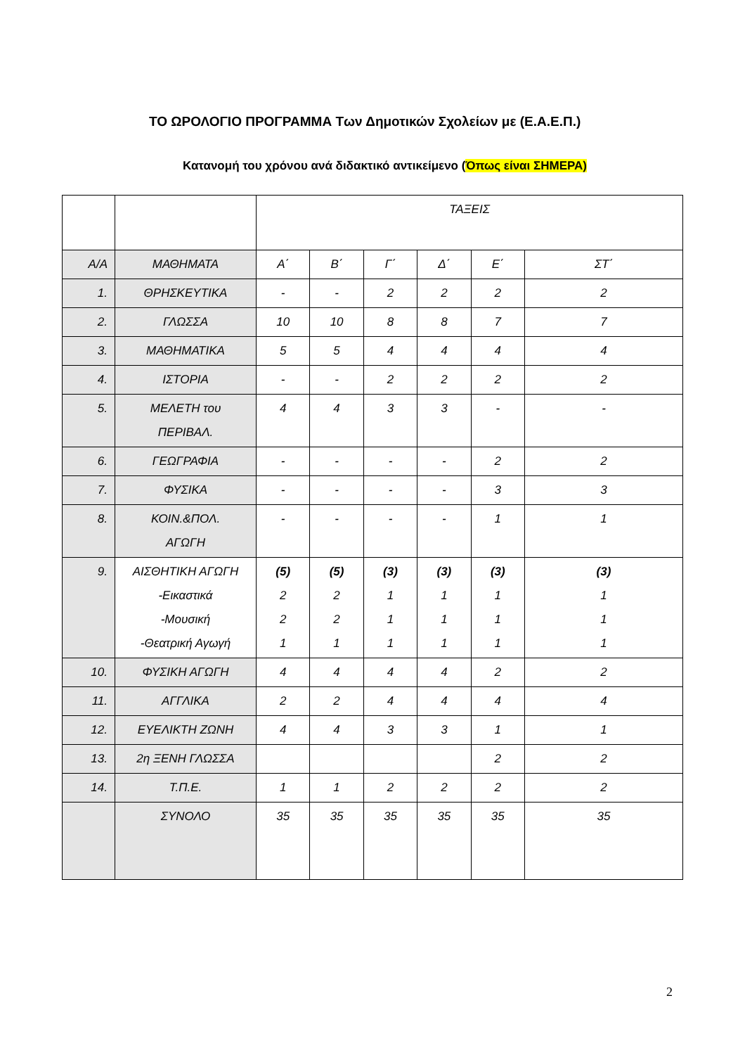ΤΟ ΩΡΟΛΟΓΙΟ ΠΡΟΓΡΑΜΜΑ Των Δημοτικών Σχολείων με (Ε.Α.Ε.Π.)
Κατανομή του χρόνου ανά διδακτικό αντικείμενο (Όπως είναι ΣΗΜΕΡΑ)
| | | ΤΑΞΕΙΣ | | | | | |
| Α/Α | ΜΑΘΗΜΑΤΑ | Α΄ | Β΄ | Γ΄ | Δ΄ | Ε΄ | ΣΤ΄ |
| 1. | ΘΡΗΣΚΕΥΤΙΚΑ | - | - | 2 | 2 | 2 | 2 |
| 2. | ΓΛΩΣΣΑ | 10 | 10 | 8 | 8 | 7 | 7 |
| 3. | ΜΑΘΗΜΑΤΙΚΑ | 5 | 5 | 4 | 4 | 4 | 4 |
| 4. | ΙΣΤΟΡΙΑ | - | - | 2 | 2 | 2 | 2 |
| 5. | ΜΕΛΕΤΗ του ΠΕΡΙΒΑΛ. | 4 | 4 | 3 | 3 | - | - |
| 6. | ΓΕΩΓΡΑΦΙΑ | - | - | - | - | 2 | 2 |
| 7. | ΦΥΣΙΚΑ | - | - | - | - | 3 | 3 |
| 8. | ΚΟΙΝ.&ΠΟΛ. ΑΓΩΓΗ | - | - | - | - | 1 | 1 |
| 9. | ΑΙΣΘΗΤΙΚΗ ΑΓΩΓΗ -Εικαστικά -Μουσική -Θεατρική Αγωγή | (5) 2 2 1 | (5) 2 2 1 | (3) 1 1 1 | (3) 1 1 1 | (3) 1 1 1 | (3) 1 1 1 |
| 10. | ΦΥΣΙΚΗ ΑΓΩΓΗ | 4 | 4 | 4 | 4 | 2 | 2 |
| 11. | ΑΓΓΛΙΚΑ | 2 | 2 | 4 | 4 | 4 | 4 |
| 12. | ΕΥΕΛΙΚΤΗ ΖΩΝΗ | 4 | 4 | 3 | 3 | 1 | 1 |
| 13. | 2η ΞΕΝΗ ΓΛΩΣΣΑ | | | | | 2 | 2 |
| 14. | Τ.Π.Ε. | 1 | 1 | 2 | 2 | 2 | 2 |
| | ΣΥΝΟΛΟ | 35 | 35 | 35 | 35 | 35 | 35 |
2